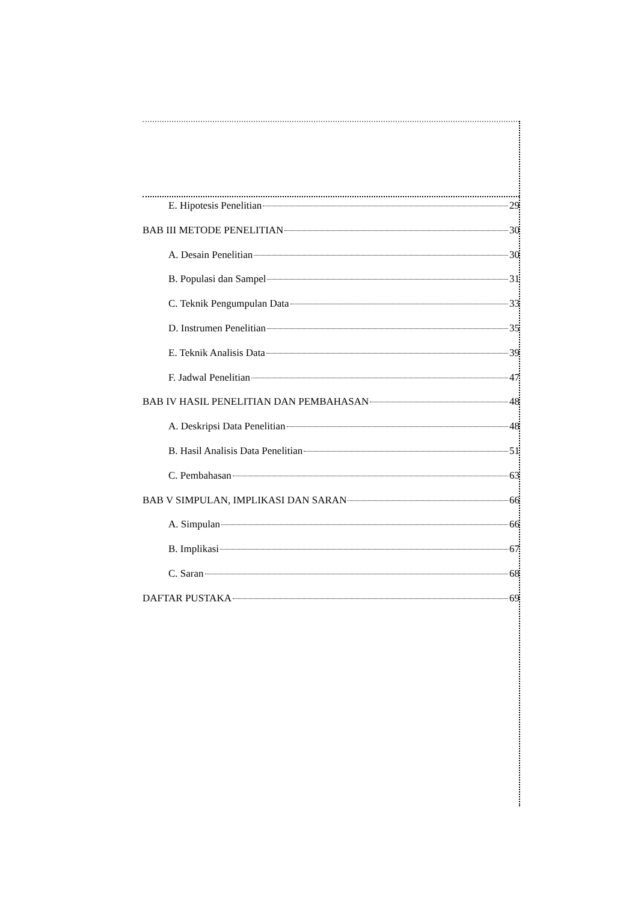E. Hipotesis Penelitian 29
BAB III METODE PENELITIAN 30
A. Desain Penelitian 30
B. Populasi dan Sampel 31
C. Teknik Pengumpulan Data 33
D. Instrumen Penelitian 35
E. Teknik Analisis Data 39
F. Jadwal Penelitian 47
BAB IV HASIL PENELITIAN DAN PEMBAHASAN 48
A. Deskripsi Data Penelitian 48
B. Hasil Analisis Data Penelitian 51
C. Pembahasan 63
BAB V SIMPULAN, IMPLIKASI DAN SARAN 66
A. Simpulan 66
B. Implikasi 67
C. Saran 68
DAFTAR PUSTAKA 69